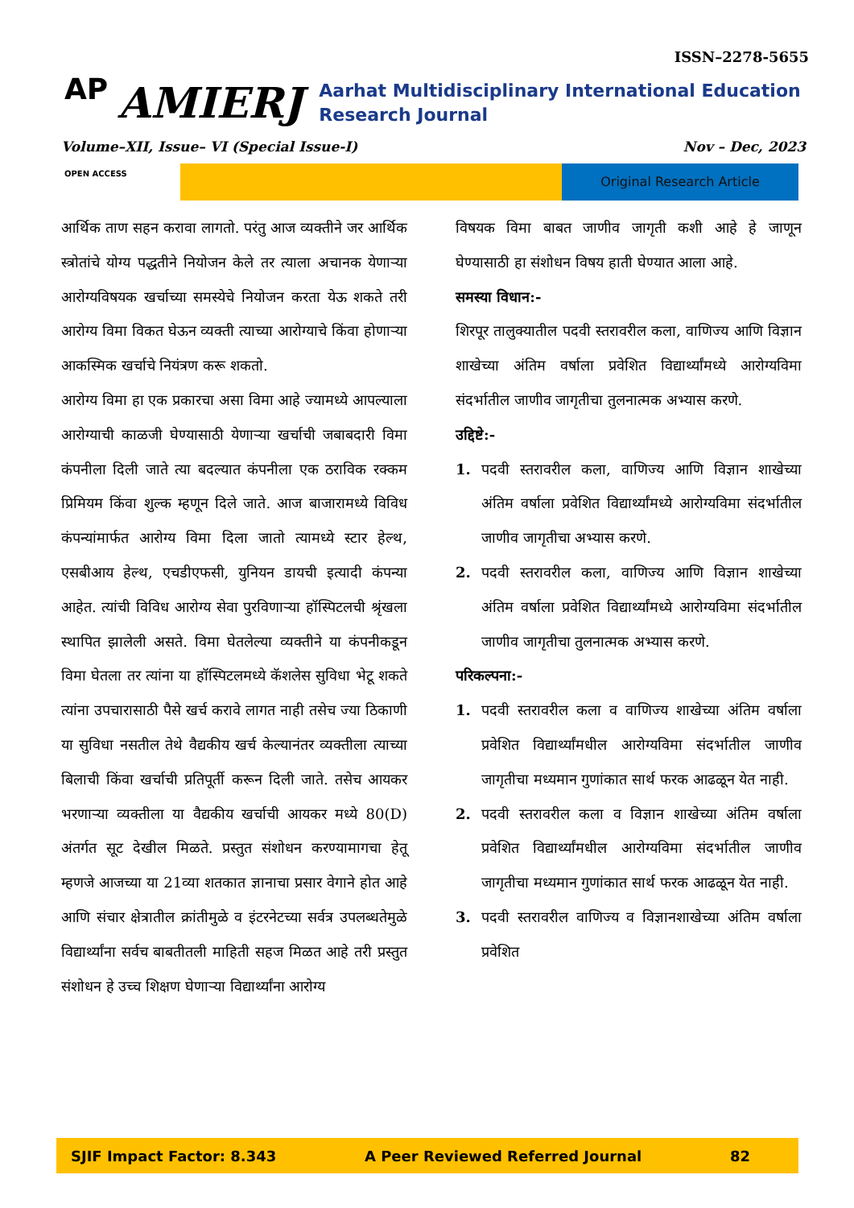ISSN–2278-5655
AP
AMIERJ
Aarhat Multidisciplinary International Education Research Journal
Volume–XII, Issue– VI (Special Issue-I) Nov – Dec, 2023
OPEN ACCESS Original Research Article
आर्थिक ताण सहन करावा लागतो. परंतु आज व्यक्तीने जर आर्थिक स्त्रोतांचे योग्य पद्धतीने नियोजन केले तर त्याला अचानक येणाऱ्या आरोग्यविषयक खर्चाच्या समस्येचे नियोजन करता येऊ शकते तरी आरोग्य विमा विकत घेऊन व्यक्ती त्याच्या आरोग्याचे किंवा होणाऱ्या आकस्मिक खर्चाचे नियंत्रण करू शकतो.
आरोग्य विमा हा एक प्रकारचा असा विमा आहे ज्यामध्ये आपल्याला आरोग्याची काळजी घेण्यासाठी येणाऱ्या खर्चाची जबाबदारी विमा कंपनीला दिली जाते त्या बदल्यात कंपनीला एक ठराविक रक्कम प्रिमियम किंवा शुल्क म्हणून दिले जाते. आज बाजारामध्ये विविध कंपन्यांमार्फत आरोग्य विमा दिला जातो त्यामध्ये स्टार हेल्थ, एसबीआय हेल्थ, एचडीएफसी, युनियन डायची इत्यादी कंपन्या आहेत. त्यांची विविध आरोग्य सेवा पुरविणाऱ्या हॉस्पिटलची श्रृंखला स्थापित झालेली असते. विमा घेतलेल्या व्यक्तीने या कंपनीकडून विमा घेतला तर त्यांना या हॉस्पिटलमध्ये कॅशलेस सुविधा भेटू शकते त्यांना उपचारासाठी पैसे खर्च करावे लागत नाही तसेच ज्या ठिकाणी या सुविधा नसतील तेथे वैद्यकीय खर्च केल्यानंतर व्यक्तीला त्याच्या बिलाची किंवा खर्चाची प्रतिपूर्ती करून दिली जाते. तसेच आयकर भरणाऱ्या व्यक्तीला या वैद्यकीय खर्चाची आयकर मध्ये 80(D) अंतर्गत सूट देखील मिळते. प्रस्तुत संशोधन करण्यामागचा हेतू म्हणजे आजच्या या 21व्या शतकात ज्ञानाचा प्रसार वेगाने होत आहे आणि संचार क्षेत्रातील क्रांतीमुळे व इंटरनेटच्या सर्वत्र उपलब्धतेमुळे विद्यार्थ्यांना सर्वच बाबतीतली माहिती सहज मिळत आहे तरी प्रस्तुत संशोधन हे उच्च शिक्षण घेणाऱ्या विद्यार्थ्यांना आरोग्य
विषयक विमा बाबत जाणीव जागृती कशी आहे हे जाणून घेण्यासाठी हा संशोधन विषय हाती घेण्यात आला आहे.
समस्या विधान:-
शिरपूर तालुक्यातील पदवी स्तरावरील कला, वाणिज्य आणि विज्ञान शाखेच्या अंतिम वर्षाला प्रवेशित विद्यार्थ्यांमध्ये आरोग्यविमा संदर्भातील जाणीव जागृतीचा तुलनात्मक अभ्यास करणे.
उद्दिष्टे:-
1. पदवी स्तरावरील कला, वाणिज्य आणि विज्ञान शाखेच्या अंतिम वर्षाला प्रवेशित विद्यार्थ्यांमध्ये आरोग्यविमा संदर्भातील जाणीव जागृतीचा अभ्यास करणे.
2. पदवी स्तरावरील कला, वाणिज्य आणि विज्ञान शाखेच्या अंतिम वर्षाला प्रवेशित विद्यार्थ्यांमध्ये आरोग्यविमा संदर्भातील जाणीव जागृतीचा तुलनात्मक अभ्यास करणे.
परिकल्पना:-
1. पदवी स्तरावरील कला व वाणिज्य शाखेच्या अंतिम वर्षाला प्रवेशित विद्यार्थ्यांमधील आरोग्यविमा संदर्भातील जाणीव जागृतीचा मध्यमान गुणांकात सार्थ फरक आढळून येत नाही.
2. पदवी स्तरावरील कला व विज्ञान शाखेच्या अंतिम वर्षाला प्रवेशित विद्यार्थ्यांमधील आरोग्यविमा संदर्भातील जाणीव जागृतीचा मध्यमान गुणांकात सार्थ फरक आढळून येत नाही.
3. पदवी स्तरावरील वाणिज्य व विज्ञानशाखेच्या अंतिम वर्षाला प्रवेशित
SJIF Impact Factor: 8.343 A Peer Reviewed Referred Journal 82